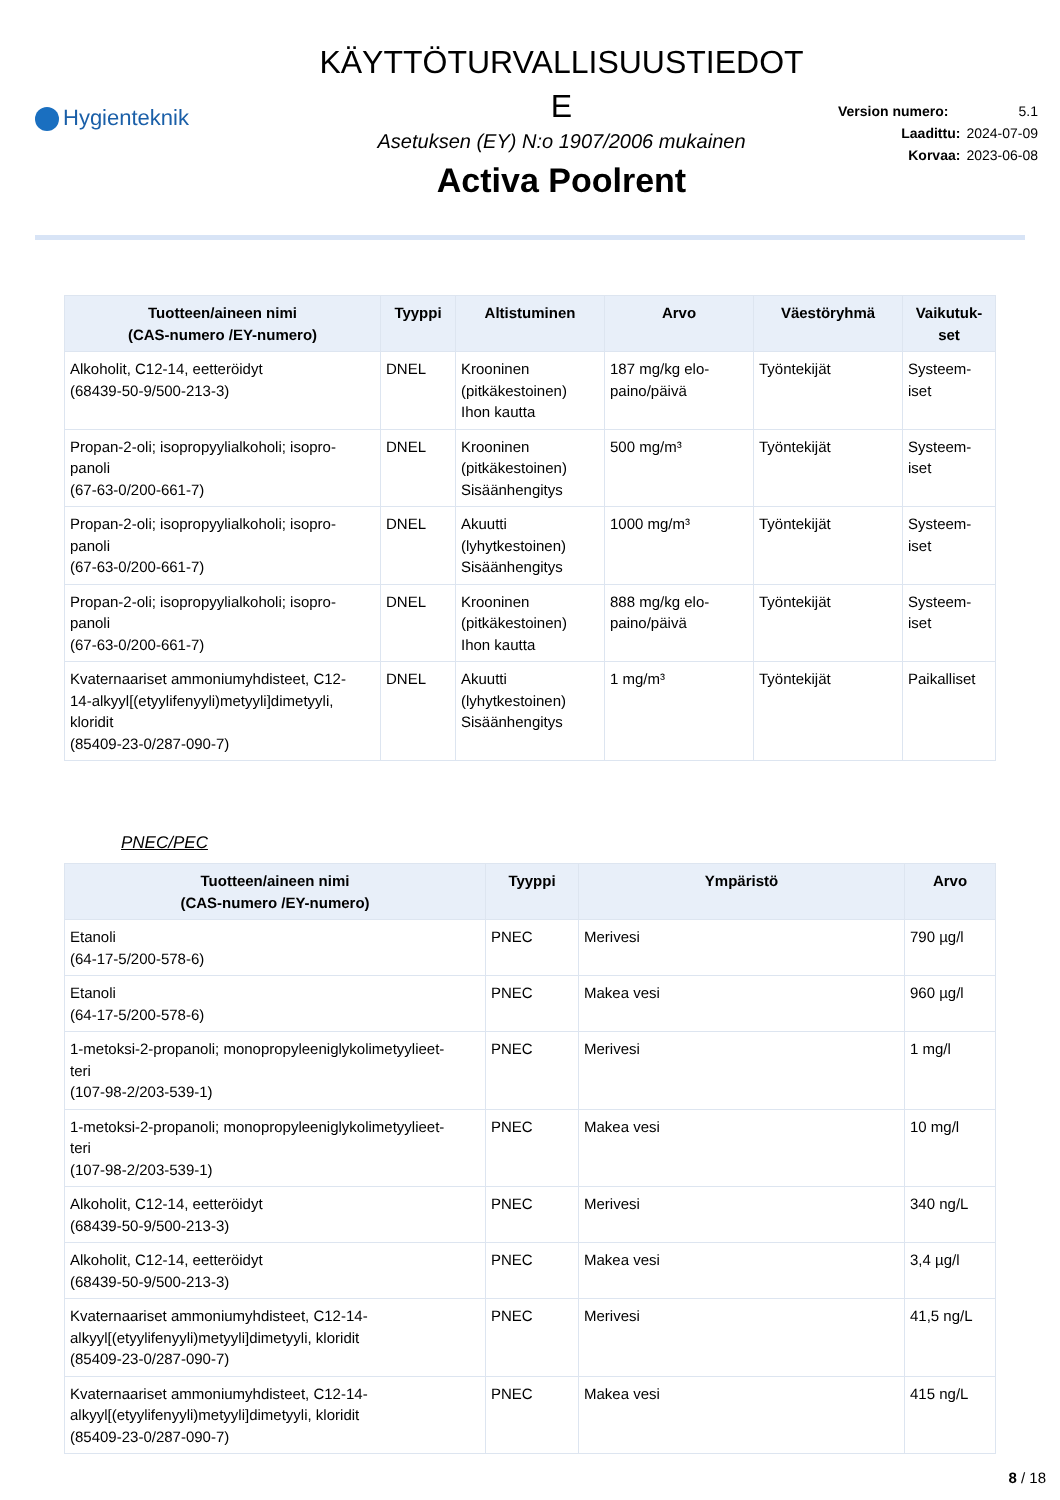Hygienteknik
KÄYTTÖTURVALLISUUSTIEDOT
E
Asetuksen (EY) N:o 1907/2006 mukainen
Activa Poolrent
Version numero: 5.1
Laadittu: 2024-07-09
Korvaa: 2023-06-08
| Tuotteen/aineen nimi (CAS-numero /EY-numero) | Tyyppi | Altistuminen | Arvo | Väestöryhmä | Vaikutuk- set |
| --- | --- | --- | --- | --- | --- |
| Alkoholit, C12-14, eetteröidyt (68439-50-9/500-213-3) | DNEL | Krooninen (pitkäkestoinen) Ihon kautta | 187 mg/kg elo- paino/päivä | Työntekijät | Systeem- iset |
| Propan-2-oli; isopropyylialkoholi; isopro- panoli (67-63-0/200-661-7) | DNEL | Krooninen (pitkäkestoinen) Sisäänhengitys | 500 mg/m³ | Työntekijät | Systeem- iset |
| Propan-2-oli; isopropyylialkoholi; isopro- panoli (67-63-0/200-661-7) | DNEL | Akuutti (lyhytkestoinen) Sisäänhengitys | 1000 mg/m³ | Työntekijät | Systeem- iset |
| Propan-2-oli; isopropyylialkoholi; isopro- panoli (67-63-0/200-661-7) | DNEL | Krooninen (pitkäkestoinen) Ihon kautta | 888 mg/kg elo- paino/päivä | Työntekijät | Systeem- iset |
| Kvaternaariset ammoniumyhdisteet, C12- 14-alkyyl[(etyylifenyyli)metyyli]dimetyyli, kloridit (85409-23-0/287-090-7) | DNEL | Akuutti (lyhytkestoinen) Sisäänhengitys | 1 mg/m³ | Työntekijät | Paikalliset |
PNEC/PEC
| Tuotteen/aineen nimi (CAS-numero /EY-numero) | Tyyppi | Ympäristö | Arvo |
| --- | --- | --- | --- |
| Etanoli (64-17-5/200-578-6) | PNEC | Merivesi | 790 µg/l |
| Etanoli (64-17-5/200-578-6) | PNEC | Makea vesi | 960 µg/l |
| 1-metoksi-2-propanoli; monopropyleeniglykolimetyylieet- teri (107-98-2/203-539-1) | PNEC | Merivesi | 1 mg/l |
| 1-metoksi-2-propanoli; monopropyleeniglykolimetyylieet- teri (107-98-2/203-539-1) | PNEC | Makea vesi | 10 mg/l |
| Alkoholit, C12-14, eetteröidyt (68439-50-9/500-213-3) | PNEC | Merivesi | 340 ng/L |
| Alkoholit, C12-14, eetteröidyt (68439-50-9/500-213-3) | PNEC | Makea vesi | 3,4 µg/l |
| Kvaternaariset ammoniumyhdisteet, C12-14- alkyyl[(etyylifenyyli)metyyli]dimetyyli, kloridit (85409-23-0/287-090-7) | PNEC | Merivesi | 41,5 ng/L |
| Kvaternaariset ammoniumyhdisteet, C12-14- alkyyl[(etyylifenyyli)metyyli]dimetyyli, kloridit (85409-23-0/287-090-7) | PNEC | Makea vesi | 415 ng/L |
8 / 18